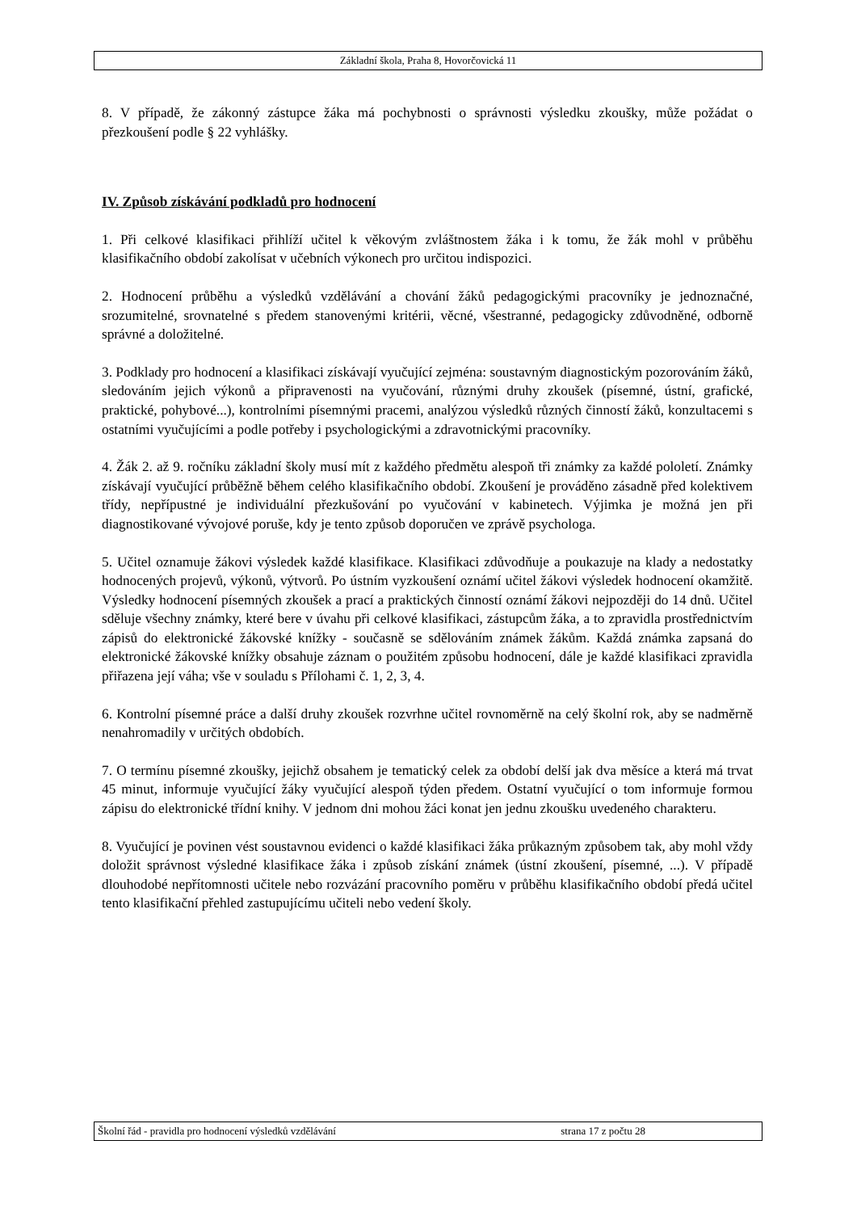Základní škola, Praha 8, Hovorčovická 11
8. V případě, že zákonný zástupce žáka má pochybnosti o správnosti výsledku zkoušky, může požádat o přezkoušení podle § 22 vyhlášky.
IV. Způsob získávání podkladů pro hodnocení
1. Při celkové klasifikaci přihlíží učitel k věkovým zvláštnostem žáka i k tomu, že žák mohl v průběhu klasifikačního období zakolísat v učebních výkonech pro určitou indispozici.
2. Hodnocení průběhu a výsledků vzdělávání a chování žáků pedagogickými pracovníky je jednoznačné, srozumitelné, srovnatelné s předem stanovenými kritérii, věcné, všestranné, pedagogicky zdůvodněné, odborně správné a doložitelné.
3. Podklady pro hodnocení a klasifikaci získávají vyučující zejména: soustavným diagnostickým pozorováním žáků, sledováním jejich výkonů a připravenosti na vyučování, různými druhy zkoušek (písemné, ústní, grafické, praktické, pohybové...), kontrolními písemnými pracemi, analýzou výsledků různých činností žáků, konzultacemi s ostatními vyučujícími a podle potřeby i psychologickými a zdravotnickými pracovníky.
4. Žák 2. až 9. ročníku základní školy musí mít z každého předmětu alespoň tři známky za každé pololetí. Známky získávají vyučující průběžně během celého klasifikačního období. Zkoušení je prováděno zásadně před kolektivem třídy, nepřípustné je individuální přezkušování po vyučování v kabinetech. Výjimka je možná jen při diagnostikované vývojové poruše, kdy je tento způsob doporučen ve zprávě psychologa.
5. Učitel oznamuje žákovi výsledek každé klasifikace. Klasifikaci zdůvodňuje a poukazuje na klady a nedostatky hodnocených projevů, výkonů, výtvorů. Po ústním vyzkoušení oznámí učitel žákovi výsledek hodnocení okamžitě. Výsledky hodnocení písemných zkoušek a prací a praktických činností oznámí žákovi nejpozději do 14 dnů. Učitel sděluje všechny známky, které bere v úvahu při celkové klasifikaci, zástupcům žáka, a to zpravidla prostřednictvím zápisů do elektronické žákovské knížky - současně se sdělováním známek žákům. Každá známka zapsaná do elektronické žákovské knížky obsahuje záznam o použitém způsobu hodnocení, dále je každé klasifikaci zpravidla přiřazena její váha; vše v souladu s Přílohami č. 1, 2, 3, 4.
6. Kontrolní písemné práce a další druhy zkoušek rozvrhne učitel rovnoměrně na celý školní rok, aby se nadměrně nenahromadily v určitých obdobích.
7. O termínu písemné zkoušky, jejichž obsahem je tematický celek za období delší jak dva měsíce a která má trvat 45 minut, informuje vyučující žáky vyučující alespoň týden předem. Ostatní vyučující o tom informuje formou zápisu do elektronické třídní knihy. V jednom dni mohou žáci konat jen jednu zkoušku uvedeného charakteru.
8. Vyučující je povinen vést soustavnou evidenci o každé klasifikaci žáka průkazným způsobem tak, aby mohl vždy doložit správnost výsledné klasifikace žáka i způsob získání známek (ústní zkoušení, písemné, ...). V případě dlouhodobé nepřítomnosti učitele nebo rozvázání pracovního poměru v průběhu klasifikačního období předá učitel tento klasifikační přehled zastupujícímu učiteli nebo vedení školy.
Školní řád - pravidla pro hodnocení výsledků vzdělávání strana 17 z počtu 28